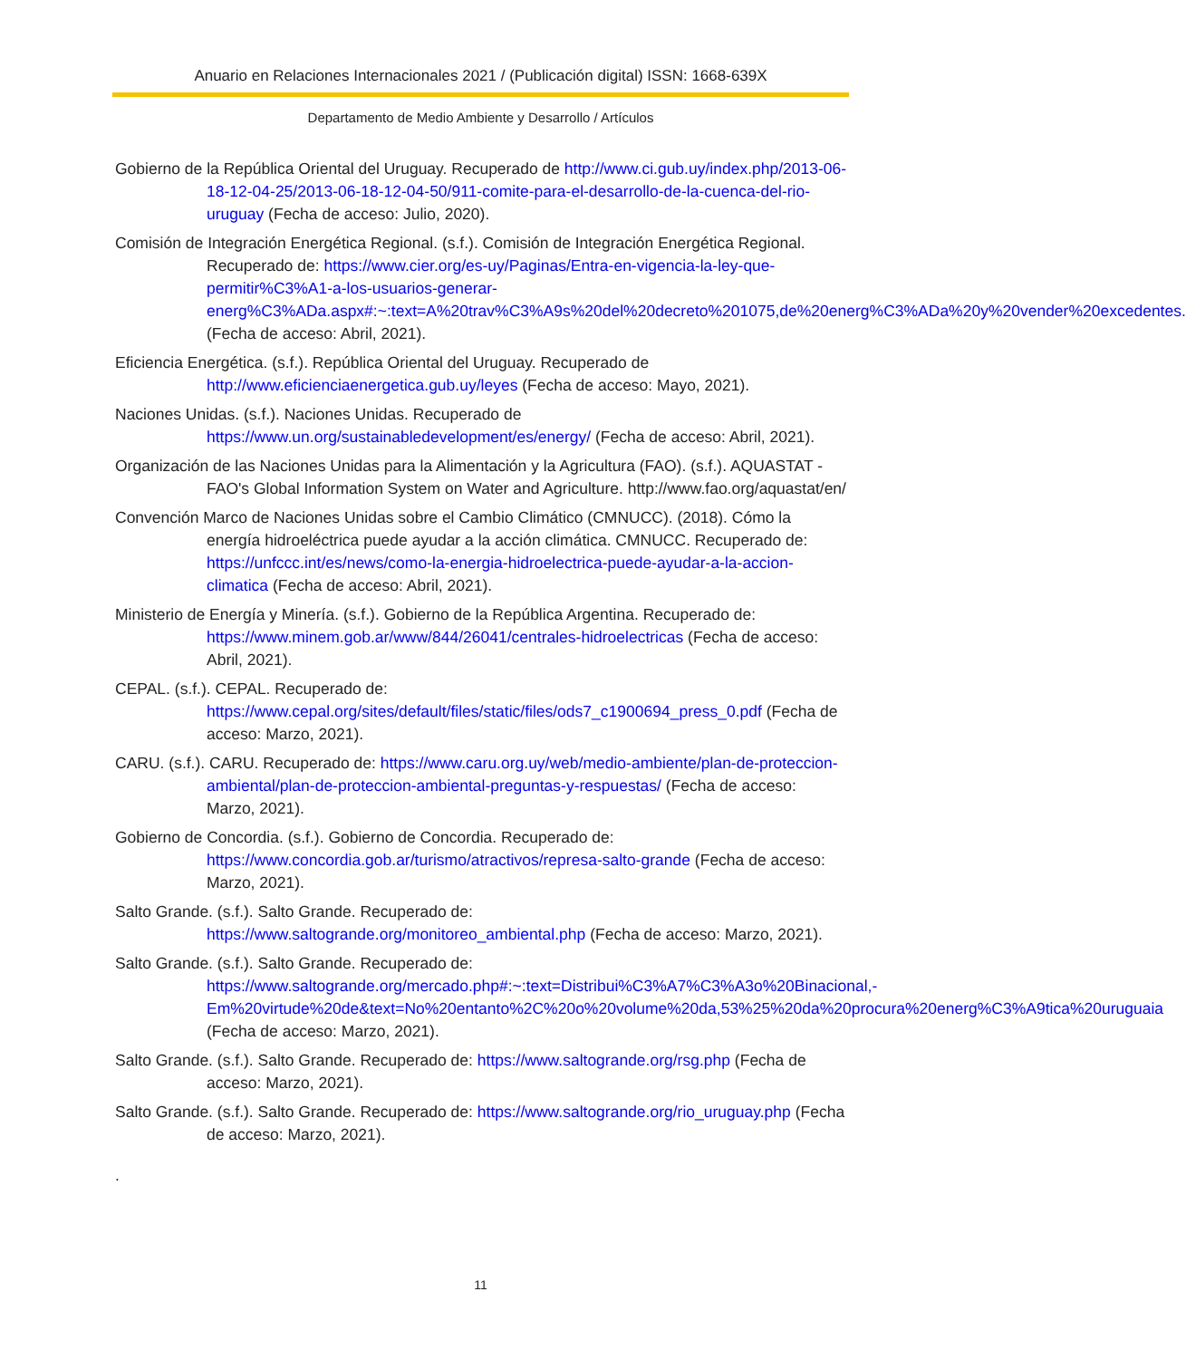Anuario en Relaciones Internacionales 2021 / (Publicación digital) ISSN: 1668-639X
Departamento de Medio Ambiente y Desarrollo / Artículos
Gobierno de la República Oriental del Uruguay. Recuperado de http://www.ci.gub.uy/index.php/2013-06-18-12-04-25/2013-06-18-12-04-50/911-comite-para-el-desarrollo-de-la-cuenca-del-rio-uruguay (Fecha de acceso: Julio, 2020).
Comisión de Integración Energética Regional. (s.f.). Comisión de Integración Energética Regional. Recuperado de: https://www.cier.org/es-uy/Paginas/Entra-en-vigencia-la-ley-que-permitir%C3%A1-a-los-usuarios-generar-energ%C3%ADa.aspx#:~:text=A%20trav%C3%A9s%20del%20decreto%201075,de%20energ%C3%ADa%20y%20vender%20excedentes. (Fecha de acceso: Abril, 2021).
Eficiencia Energética. (s.f.). República Oriental del Uruguay. Recuperado de http://www.eficienciaenergetica.gub.uy/leyes (Fecha de acceso: Mayo, 2021).
Naciones Unidas. (s.f.). Naciones Unidas. Recuperado de https://www.un.org/sustainabledevelopment/es/energy/ (Fecha de acceso: Abril, 2021).
Organización de las Naciones Unidas para la Alimentación y la Agricultura (FAO). (s.f.). AQUASTAT - FAO's Global Information System on Water and Agriculture. http://www.fao.org/aquastat/en/
Convención Marco de Naciones Unidas sobre el Cambio Climático (CMNUCC). (2018). Cómo la energía hidroeléctrica puede ayudar a la acción climática. CMNUCC. Recuperado de: https://unfccc.int/es/news/como-la-energia-hidroelectrica-puede-ayudar-a-la-accion-climatica (Fecha de acceso: Abril, 2021).
Ministerio de Energía y Minería. (s.f.). Gobierno de la República Argentina. Recuperado de: https://www.minem.gob.ar/www/844/26041/centrales-hidroelectricas (Fecha de acceso: Abril, 2021).
CEPAL. (s.f.). CEPAL. Recuperado de: https://www.cepal.org/sites/default/files/static/files/ods7_c1900694_press_0.pdf (Fecha de acceso: Marzo, 2021).
CARU. (s.f.). CARU. Recuperado de: https://www.caru.org.uy/web/medio-ambiente/plan-de-proteccion-ambiental/plan-de-proteccion-ambiental-preguntas-y-respuestas/ (Fecha de acceso: Marzo, 2021).
Gobierno de Concordia. (s.f.). Gobierno de Concordia. Recuperado de: https://www.concordia.gob.ar/turismo/atractivos/represa-salto-grande (Fecha de acceso: Marzo, 2021).
Salto Grande. (s.f.). Salto Grande. Recuperado de: https://www.saltogrande.org/monitoreo_ambiental.php (Fecha de acceso: Marzo, 2021).
Salto Grande. (s.f.). Salto Grande. Recuperado de: https://www.saltogrande.org/mercado.php#:~:text=Distribui%C3%A7%C3%A3o%20Binacional,-Em%20virtude%20de&text=No%20entanto%2C%20o%20volume%20da,53%25%20da%20procura%20energ%C3%A9tica%20uruguaia (Fecha de acceso: Marzo, 2021).
Salto Grande. (s.f.). Salto Grande. Recuperado de: https://www.saltogrande.org/rsg.php (Fecha de acceso: Marzo, 2021).
Salto Grande. (s.f.). Salto Grande. Recuperado de: https://www.saltogrande.org/rio_uruguay.php (Fecha de acceso: Marzo, 2021).
.
11